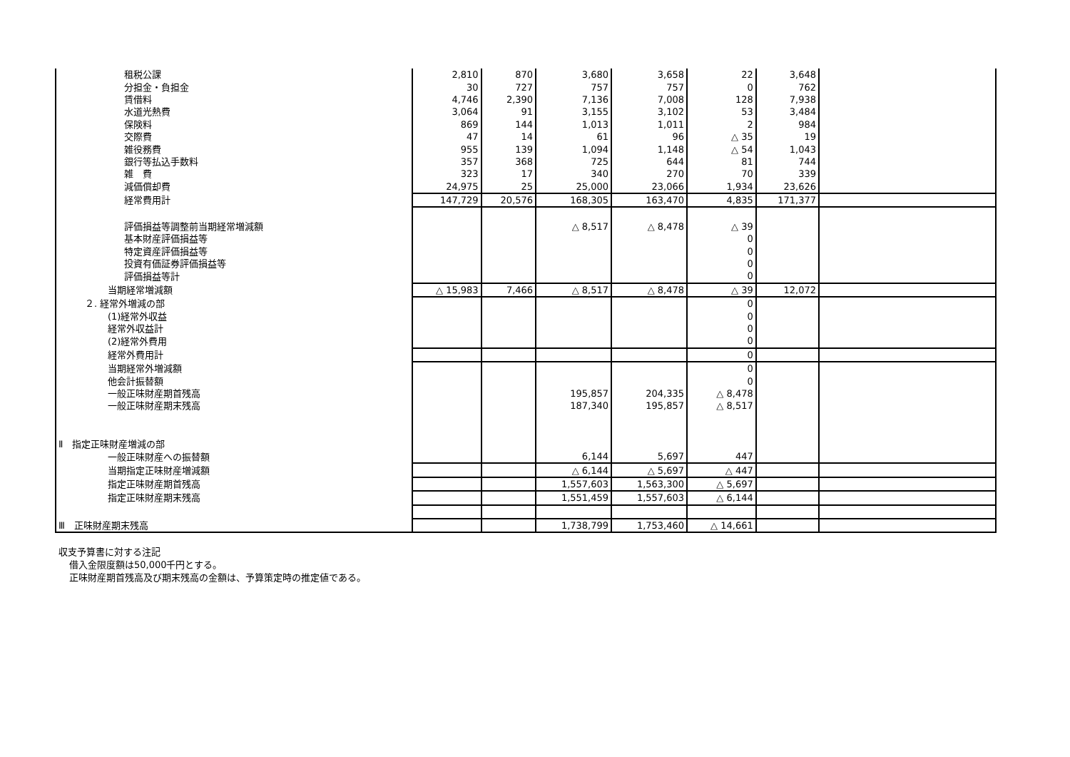| 租税公課 | 2,810 | 870 | 3,680 | 3,658 | 22 | 3,648 | |
| 分担金・負担金 | 30 | 727 | 757 | 757 | 0 | 762 | |
| 賃借料 | 4,746 | 2,390 | 7,136 | 7,008 | 128 | 7,938 | |
| 水道光熱費 | 3,064 | 91 | 3,155 | 3,102 | 53 | 3,484 | |
| 保険料 | 869 | 144 | 1,013 | 1,011 | 2 | 984 | |
| 交際費 | 47 | 14 | 61 | 96 | △ 35 | 19 | |
| 雑役務費 | 955 | 139 | 1,094 | 1,148 | △ 54 | 1,043 | |
| 銀行等払込手数料 | 357 | 368 | 725 | 644 | 81 | 744 | |
| 雑 費 | 323 | 17 | 340 | 270 | 70 | 339 | |
| 減価償却費 | 24,975 | 25 | 25,000 | 23,066 | 1,934 | 23,626 | |
| 経常費用計 | 147,729 | 20,576 | 168,305 | 163,470 | 4,835 | 171,377 | |
| 評価損益等調整前当期経常増減額 | | | △ 8,517 | △ 8,478 | △ 39 | | |
| 基本財産評価損益等 | | | | | 0 | | |
| 特定資産評価損益等 | | | | | 0 | | |
| 投資有価証券評価損益等 | | | | | 0 | | |
| 評価損益等計 | | | | | 0 | | |
| 当期経常増減額 | △ 15,983 | 7,466 | △ 8,517 | △ 8,478 | △ 39 | 12,072 | |
| ２. 経常外増減の部 | | | | | 0 | | |
| (1)経常外収益 | | | | | 0 | | |
| 経常外収益計 | | | | | 0 | | |
| (2)経常外費用 | | | | | 0 | | |
| 経常外費用計 | | | | | 0 | | |
| 当期経常外増減額 | | | | | 0 | | |
| 他会計振替額 | | | | | 0 | | |
| 一般正味財産期首残高 | | | 195,857 | 204,335 | △ 8,478 | | |
| 一般正味財産期末残高 | | | 187,340 | 195,857 | △ 8,517 | | |
| Ⅱ 指定正味財産増減の部 | | | | | | | |
| 一般正味財産への振替額 | | | 6,144 | 5,697 | 447 | | |
| 当期指定正味財産増減額 | | | △ 6,144 | △ 5,697 | △ 447 | | |
| 指定正味財産期首残高 | | | 1,557,603 | 1,563,300 | △ 5,697 | | |
| 指定正味財産期末残高 | | | 1,551,459 | 1,557,603 | △ 6,144 | | |
| Ⅲ 正味財産期末残高 | | | 1,738,799 | 1,753,460 | △ 14,661 | | |
収支予算書に対する注記
借入金限度額は50,000千円とする。
正味財産期首残高及び期末残高の金額は、予算策定時の推定値である。